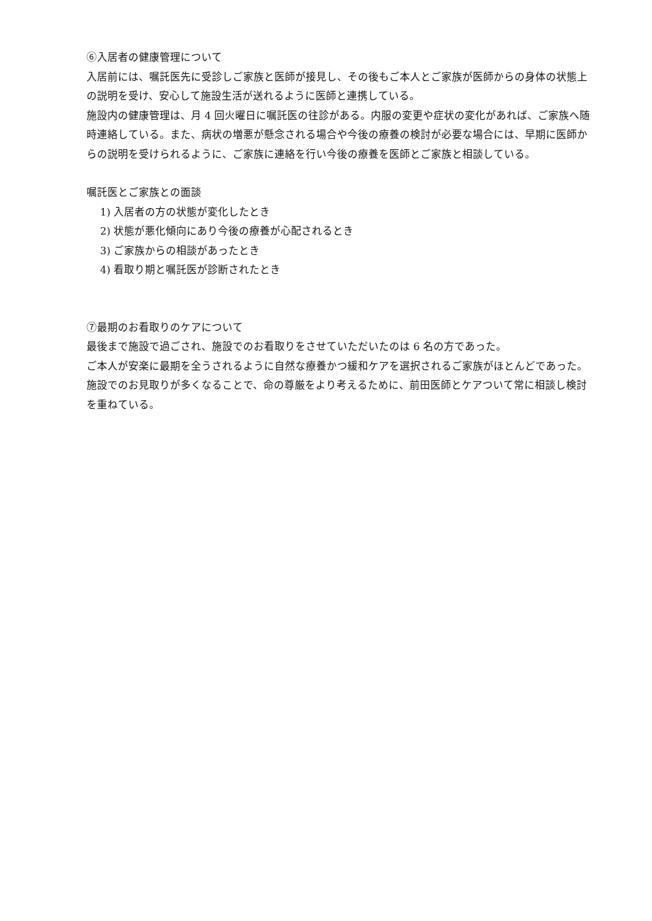⑥入居者の健康管理について
入居前には、嘱託医先に受診しご家族と医師が接見し、その後もご本人とご家族が医師からの身体の状態上の説明を受け、安心して施設生活が送れるように医師と連携している。
施設内の健康管理は、月 4 回火曜日に嘱託医の往診がある。内服の変更や症状の変化があれば、ご家族へ随時連絡している。また、病状の増悪が懸念される場合や今後の療養の検討が必要な場合には、早期に医師からの説明を受けられるように、ご家族に連絡を行い今後の療養を医師とご家族と相談している。
嘱託医とご家族との面談
1) 入居者の方の状態が変化したとき
2) 状態が悪化傾向にあり今後の療養が心配されるとき
3) ご家族からの相談があったとき
4) 看取り期と嘱託医が診断されたとき
⑦最期のお看取りのケアについて
最後まで施設で過ごされ、施設でのお看取りをさせていただいたのは 6 名の方であった。
ご本人が安楽に最期を全うされるように自然な療養かつ緩和ケアを選択されるご家族がほとんどであった。
施設でのお見取りが多くなることで、命の尊厳をより考えるために、前田医師とケアついて常に相談し検討を重ねている。